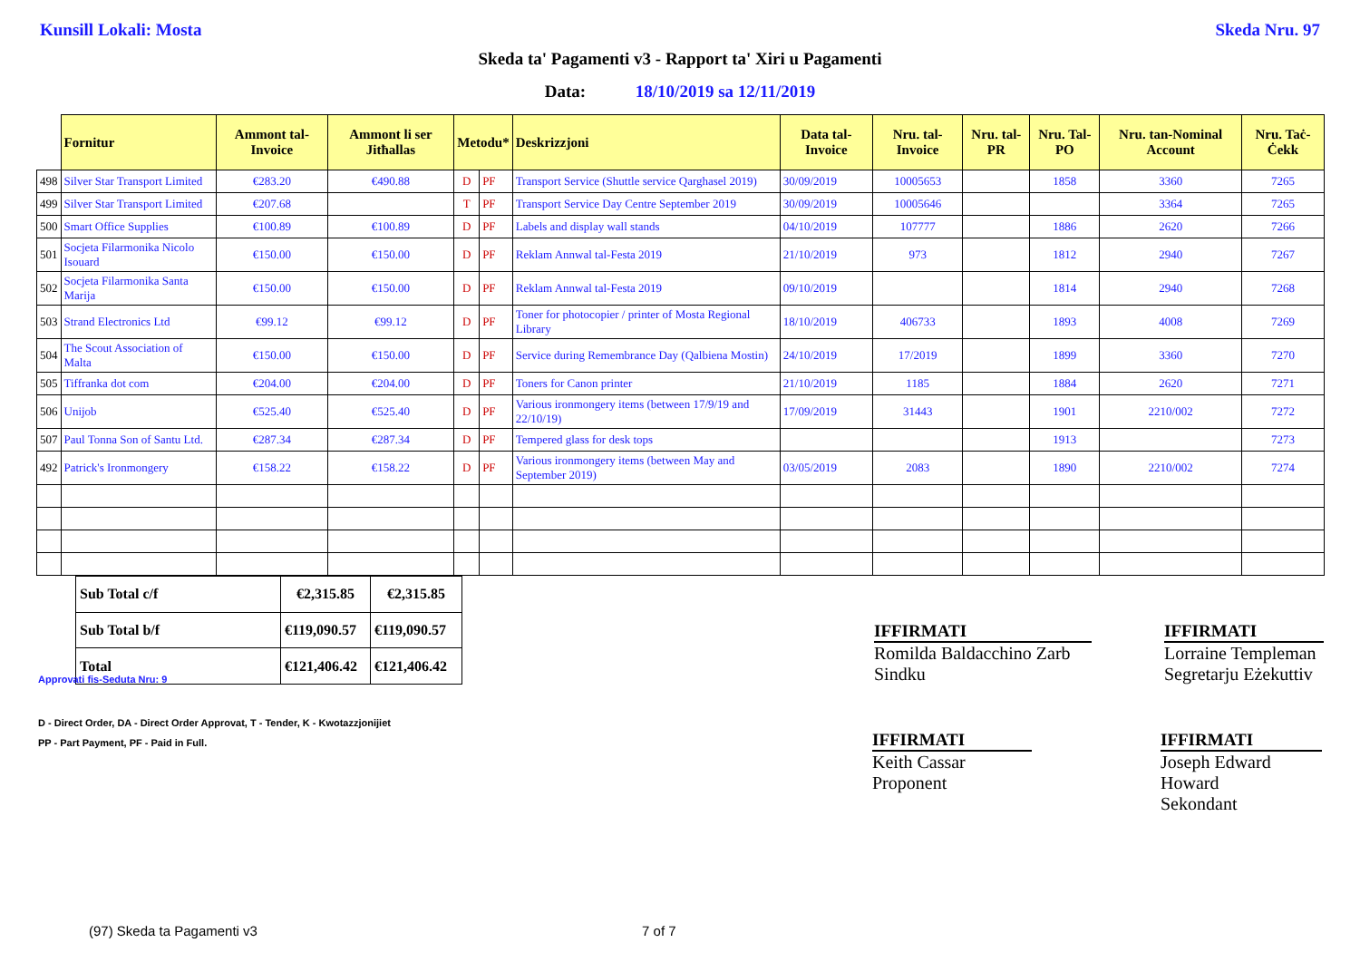Kunsill Lokali: Mosta Skeda Nru. 97
Skeda ta' Pagamenti v3 - Rapport ta' Xiri u Pagamenti
Data: 18/10/2019 sa 12/11/2019
| | Fornitur | Ammont tal-Invoice | Ammont li ser Jitħallas | Metodu* | | Deskrizzjoni | Data tal-Invoice | Nru. tal-Invoice | Nru. tal-PR | Nru. Tal-PO | Nru. tan-Nominal Account | Nru. Taċ-Ċekk |
| --- | --- | --- | --- | --- | --- | --- | --- | --- | --- | --- | --- | --- |
| 498 | Silver Star Transport Limited | €283.20 | €490.88 | D | PF | Transport Service (Shuttle service Qarghasel 2019) | 30/09/2019 | 10005653 | | 1858 | 3360 | 7265 |
| 499 | Silver Star Transport Limited | €207.68 | | T | PF | Transport Service Day Centre September 2019 | 30/09/2019 | 10005646 | | | 3364 | 7265 |
| 500 | Smart Office Supplies | €100.89 | €100.89 | D | PF | Labels and display wall stands | 04/10/2019 | 107777 | | 1886 | 2620 | 7266 |
| 501 | Socjeta Filarmonika Nicolo Isouard | €150.00 | €150.00 | D | PF | Reklam Annwal tal-Festa 2019 | 21/10/2019 | 973 | | 1812 | 2940 | 7267 |
| 502 | Socjeta Filarmonika Santa Marija | €150.00 | €150.00 | D | PF | Reklam Annwal tal-Festa 2019 | 09/10/2019 | | | 1814 | 2940 | 7268 |
| 503 | Strand Electronics Ltd | €99.12 | €99.12 | D | PF | Toner for photocopier / printer of Mosta Regional Library | 18/10/2019 | 406733 | | 1893 | 4008 | 7269 |
| 504 | The Scout Association of Malta | €150.00 | €150.00 | D | PF | Service during Remembrance Day (Qalbiena Mostin) | 24/10/2019 | 17/2019 | | 1899 | 3360 | 7270 |
| 505 | Tiffranka dot com | €204.00 | €204.00 | D | PF | Toners for Canon printer | 21/10/2019 | 1185 | | 1884 | 2620 | 7271 |
| 506 | Unijob | €525.40 | €525.40 | D | PF | Various ironmongery items (between 17/9/19 and 22/10/19) | 17/09/2019 | 31443 | | 1901 | 2210/002 | 7272 |
| 507 | Paul Tonna Son of Santu Ltd. | €287.34 | €287.34 | D | PF | Tempered glass for desk tops | | | | 1913 | | 7273 |
| 492 | Patrick's Ironmongery | €158.22 | €158.22 | D | PF | Various ironmongery items (between May and September 2019) | 03/05/2019 | 2083 | | 1890 | 2210/002 | 7274 |
| Sub Total c/f | €2,315.85 | €2,315.85 |
| Sub Total b/f | €119,090.57 | €119,090.57 |
| Total | €121,406.42 | €121,406.42 |
IFFIRMATI
Romilda Baldacchino Zarb
Sindku
IFFIRMATI
Lorraine Templeman
Segretarju Eżekuttiv
Approvati fis-Seduta Nru: 9
D - Direct Order, DA - Direct Order Approvat, T - Tender, K - Kwotazzjonijiet
PP - Part Payment, PF - Paid in Full.
IFFIRMATI
Keith Cassar
Proponent
IFFIRMATI
Joseph Edward Howard
Sekondant
(97) Skeda ta Pagamenti v3 7 of 7